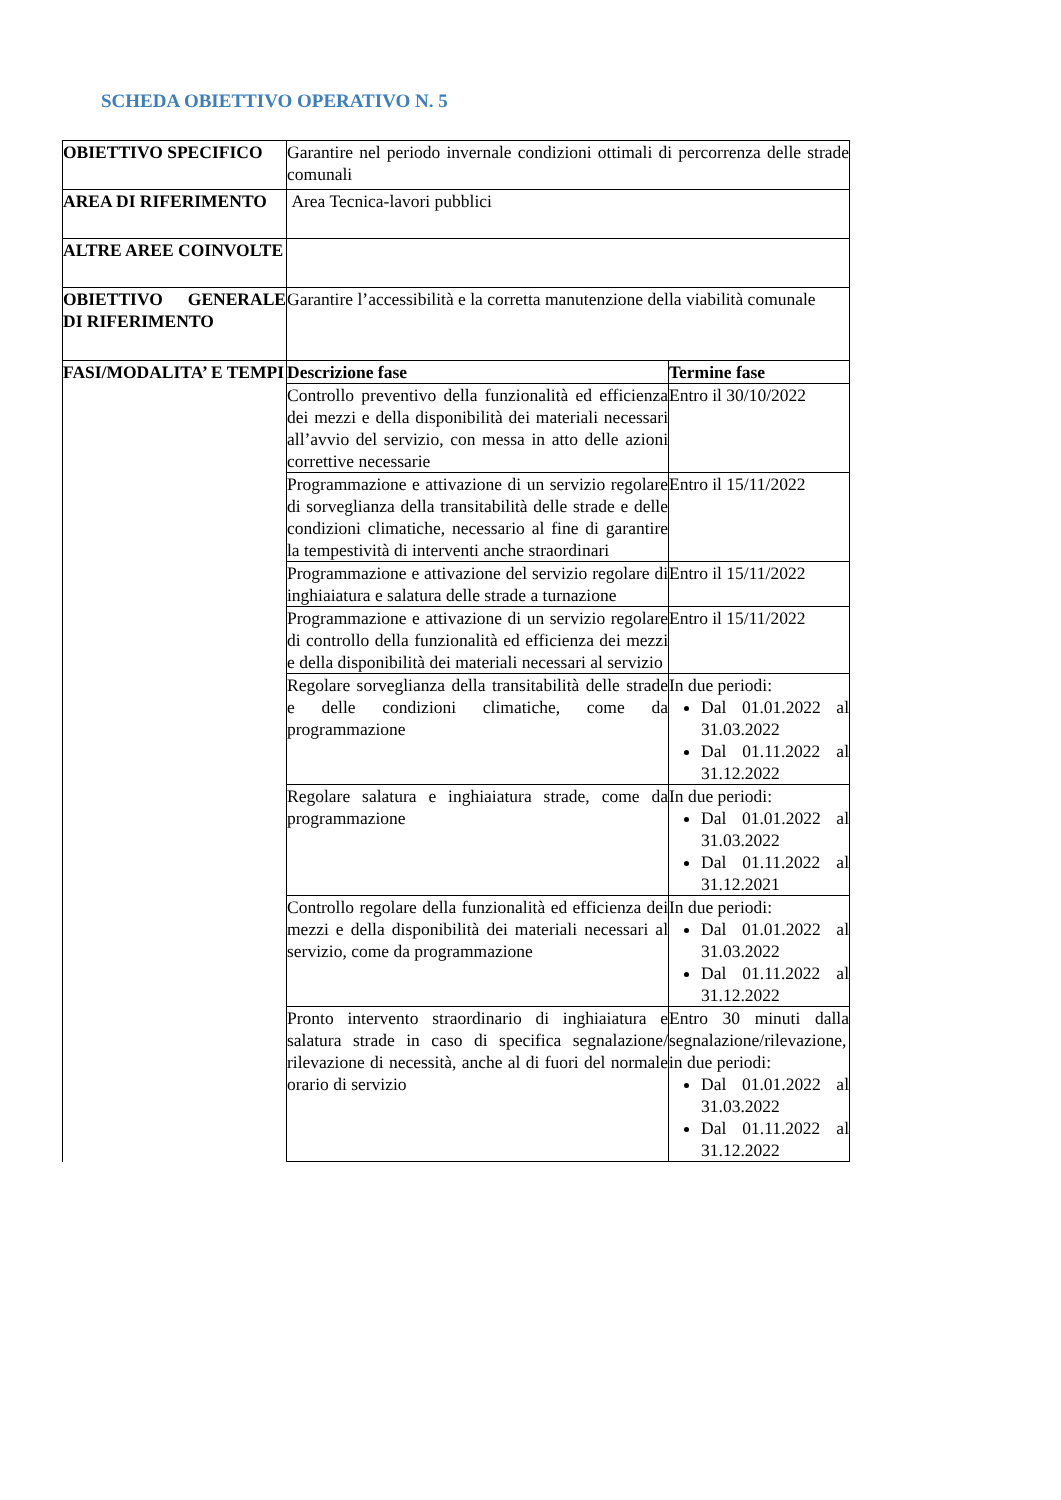SCHEDA OBIETTIVO OPERATIVO N. 5
| OBIETTIVO SPECIFICO | Garantire nel periodo invernale condizioni ottimali di percorrenza delle strade comunali | |
| AREA DI RIFERIMENTO | Area Tecnica-lavori pubblici | |
| ALTRE AREE COINVOLTE | | |
| OBIETTIVO GENERALE DI RIFERIMENTO | Garantire l’accessibilità e la corretta manutenzione della viabilità comunale | |
| FASI/MODALITA’ E TEMPI | Descrizione fase | Termine fase |
| | Controllo preventivo della funzionalità ed efficienza dei mezzi e della disponibilità dei materiali necessari all’avvio del servizio, con messa in atto delle azioni correttive necessarie | Entro il 30/10/2022 |
| | Programmazione e attivazione di un servizio regolare di sorveglianza della transitabilità delle strade e delle condizioni climatiche, necessario al fine di garantire la tempestività di interventi anche straordinari | Entro il 15/11/2022 |
| | Programmazione e attivazione del servizio regolare di inghiaiatura e salatura delle strade a turnazione | Entro il 15/11/2022 |
| | Programmazione e attivazione di un servizio regolare di controllo della funzionalità ed efficienza dei mezzi e della disponibilità dei materiali necessari al servizio | Entro il 15/11/2022 |
| | Regolare sorveglianza della transitabilità delle strade e delle condizioni climatiche, come da programmazione | In due periodi: Dal 01.01.2022 al 31.03.2022 Dal 01.11.2022 al 31.12.2022 |
| | Regolare salatura e inghiaiatura strade, come da programmazione | In due periodi: Dal 01.01.2022 al 31.03.2022 Dal 01.11.2022 al 31.12.2021 |
| | Controllo regolare della funzionalità ed efficienza dei mezzi e della disponibilità dei materiali necessari al servizio, come da programmazione | In due periodi: Dal 01.01.2022 al 31.03.2022 Dal 01.11.2022 al 31.12.2022 |
| | Pronto intervento straordinario di inghiaiatura e salatura strade in caso di specifica segnalazione/ rilevazione di necessità, anche al di fuori del normale orario di servizio | Entro 30 minuti dalla segnalazione/rilevazione, in due periodi: Dal 01.01.2022 al 31.03.2022 Dal 01.11.2022 al 31.12.2022 |